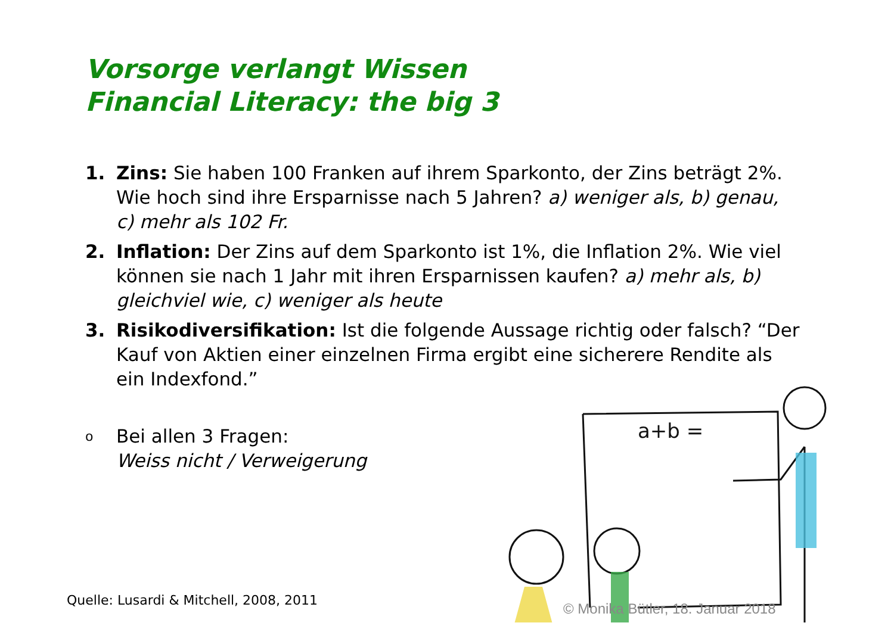Vorsorge verlangt Wissen
Financial Literacy: the big 3
1. Zins: Sie haben 100 Franken auf ihrem Sparkonto, der Zins beträgt 2%. Wie hoch sind ihre Ersparnisse nach 5 Jahren? a) weniger als, b) genau, c) mehr als 102 Fr.
2. Inflation: Der Zins auf dem Sparkonto ist 1%, die Inflation 2%. Wie viel können sie nach 1 Jahr mit ihren Ersparnissen kaufen? a) mehr als, b) gleichviel wie, c) weniger als heute
3. Risikodiversifikation: Ist die folgende Aussage richtig oder falsch? “Der Kauf von Aktien einer einzelnen Firma ergibt eine sicherere Rendite als ein Indexfond.”
o Bei allen 3 Fragen:
Weiss nicht / Verweigerung
a+b =
Quelle: Lusardi & Mitchell, 2008, 2011
© Monika Bütler, 18. Januar 2018